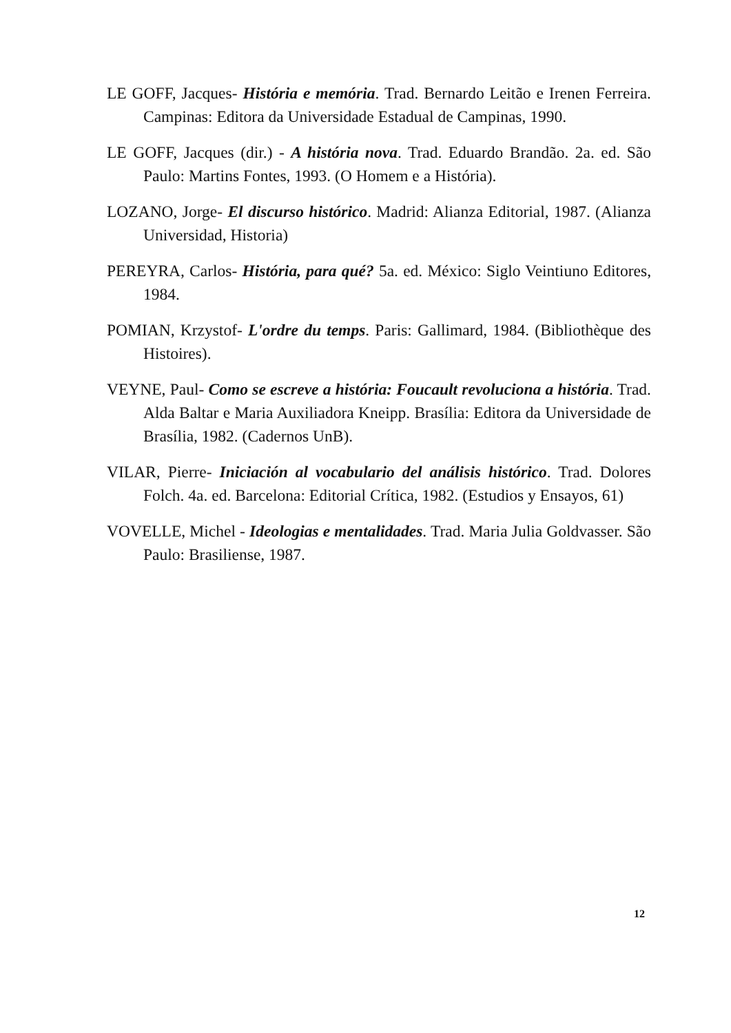LE GOFF, Jacques- História e memória. Trad. Bernardo Leitão e Irenen Ferreira. Campinas: Editora da Universidade Estadual de Campinas, 1990.
LE GOFF, Jacques (dir.) - A história nova. Trad. Eduardo Brandão. 2a. ed. São Paulo: Martins Fontes, 1993. (O Homem e a História).
LOZANO, Jorge- El discurso histórico. Madrid: Alianza Editorial, 1987. (Alianza Universidad, Historia)
PEREYRA, Carlos- História, para qué? 5a. ed. México: Siglo Veintiuno Editores, 1984.
POMIAN, Krzystof- L'ordre du temps. Paris: Gallimard, 1984. (Bibliothèque des Histoires).
VEYNE, Paul- Como se escreve a história: Foucault revoluciona a história. Trad. Alda Baltar e Maria Auxiliadora Kneipp. Brasília: Editora da Universidade de Brasília, 1982. (Cadernos UnB).
VILAR, Pierre- Iniciación al vocabulario del análisis histórico. Trad. Dolores Folch. 4a. ed. Barcelona: Editorial Crítica, 1982. (Estudios y Ensayos, 61)
VOVELLE, Michel - Ideologias e mentalidades. Trad. Maria Julia Goldvasser. São Paulo: Brasiliense, 1987.
12